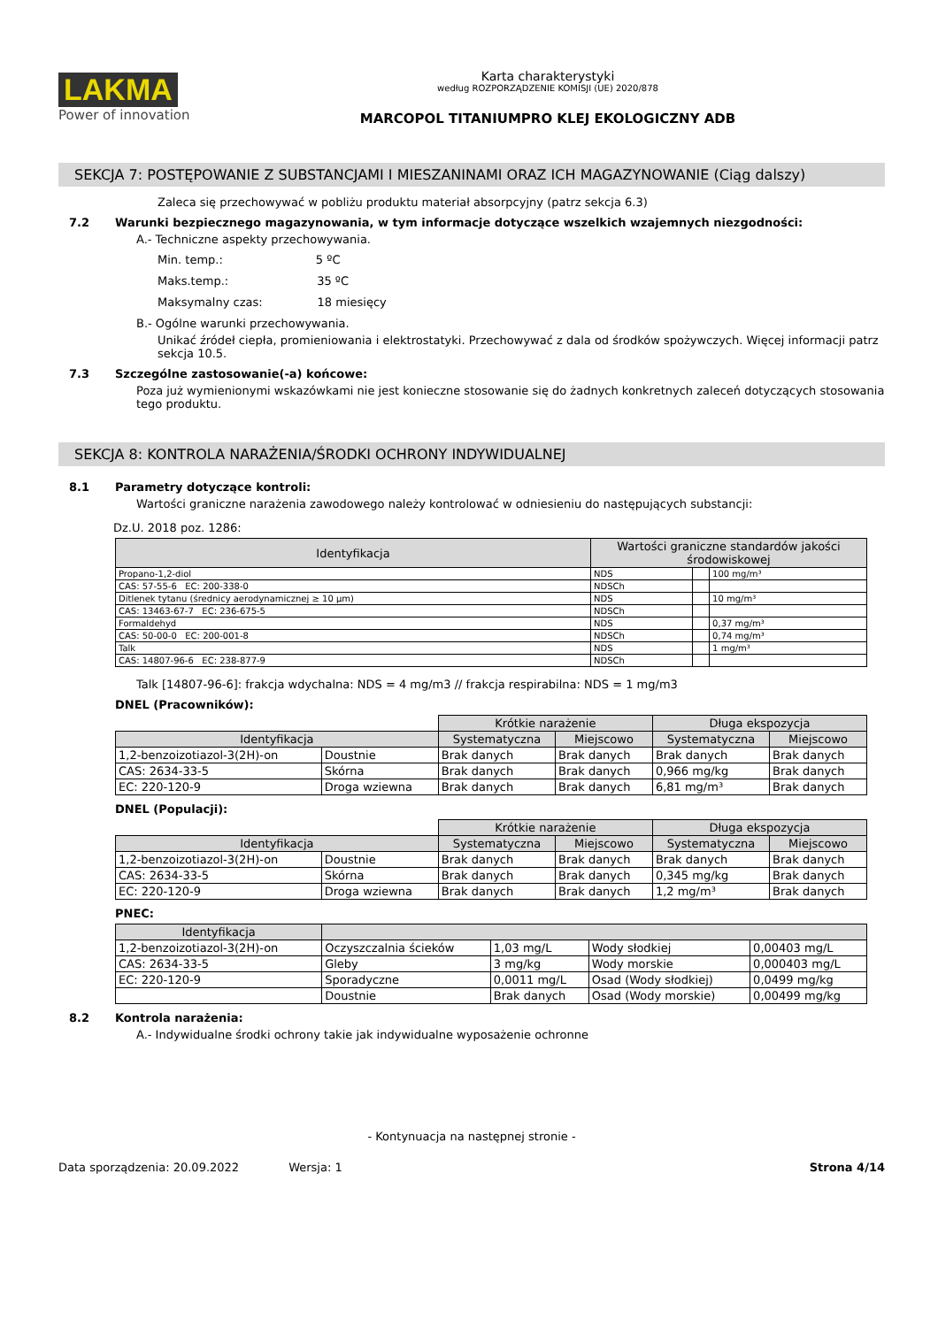LAKMA
Power of innovation
Karta charakterystyki
według ROZPORZĄDZENIE KOMISJI (UE) 2020/878
MARCOPOL TITANIUMPRO KLEJ EKOLOGICZNY ADB
SEKCJA 7: POSTĘPOWANIE Z SUBSTANCJAMI I MIESZANINAMI ORAZ ICH MAGAZYNOWANIE (Ciąg dalszy)
Zaleca się przechowywać w pobliżu produktu materiał absorpcyjny (patrz sekcja 6.3)
7.2 Warunki bezpiecznego magazynowania, w tym informacje dotyczące wszelkich wzajemnych niezgodności:
A.- Techniczne aspekty przechowywania.
Min. temp.: 5 ºC
Maks.temp.: 35 ºC
Maksymalny czas: 18 miesięcy
B.- Ogólne warunki przechowywania.
Unikać źródeł ciepła, promieniowania i elektrostatyki. Przechowywać z dala od środków spożywczych. Więcej informacji patrz sekcja 10.5.
7.3 Szczególne zastosowanie(-a) końcowe:
Poza już wymienionymi wskazówkami nie jest konieczne stosowanie się do żadnych konkretnych zaleceń dotyczących stosowania tego produktu.
SEKCJA 8: KONTROLA NARAŻENIA/ŚRODKI OCHRONY INDYWIDUALNEJ
8.1 Parametry dotyczące kontroli:
Wartości graniczne narażenia zawodowego należy kontrolować w odniesieniu do następujących substancji:
Dz.U. 2018 poz. 1286:
| Identyfikacja | Wartości graniczne standardów jakości środowiskowej | | |
| --- | --- | --- | --- |
| Propano-1,2-diol | NDS | | 100 mg/m³ |
| CAS: 57-55-6 EC: 200-338-0 | NDSCh | | |
| Ditlenek tytanu (średnicy aerodynamicznej ≥ 10 µm) | NDS | | 10 mg/m³ |
| CAS: 13463-67-7 EC: 236-675-5 | NDSCh | | |
| Formaldehyd | NDS | | 0,37 mg/m³ |
| CAS: 50-00-0 EC: 200-001-8 | NDSCh | | 0,74 mg/m³ |
| Talk | NDS | | 1 mg/m³ |
| CAS: 14807-96-6 EC: 238-877-9 | NDSCh | | |
Talk [14807-96-6]: frakcja wdychalna: NDS = 4 mg/m3 // frakcja respirabilna: NDS = 1 mg/m3
DNEL (Pracowników):
| | | Krótkie narażenie | | Długa ekspozycja | |
| Identyfikacja | | Systematyczna | Miejscowo | Systematyczna | Miejscowo |
| 1,2-benzoizotiazol-3(2H)-on | Doustnie | Brak danych | Brak danych | Brak danych | Brak danych |
| CAS: 2634-33-5 | Skórna | Brak danych | Brak danych | 0,966 mg/kg | Brak danych |
| EC: 220-120-9 | Droga wziewna | Brak danych | Brak danych | 6,81 mg/m³ | Brak danych |
DNEL (Populacji):
| | | Krótkie narażenie | | Długa ekspozycja | |
| Identyfikacja | | Systematyczna | Miejscowo | Systematyczna | Miejscowo |
| 1,2-benzoizotiazol-3(2H)-on | Doustnie | Brak danych | Brak danych | Brak danych | Brak danych |
| CAS: 2634-33-5 | Skórna | Brak danych | Brak danych | 0,345 mg/kg | Brak danych |
| EC: 220-120-9 | Droga wziewna | Brak danych | Brak danych | 1,2 mg/m³ | Brak danych |
PNEC:
| Identyfikacja | | | | |
| --- | --- | --- | --- | --- |
| 1,2-benzoizotiazol-3(2H)-on | Oczyszczalnia ścieków | 1,03 mg/L | Wody słodkiej | 0,00403 mg/L |
| CAS: 2634-33-5 | Gleby | 3 mg/kg | Wody morskie | 0,000403 mg/L |
| EC: 220-120-9 | Sporadyczne | 0,0011 mg/L | Osad (Wody słodkiej) | 0,0499 mg/kg |
| | Doustnie | Brak danych | Osad (Wody morskie) | 0,00499 mg/kg |
8.2 Kontrola narażenia:
A.- Indywidualne środki ochrony takie jak indywidualne wyposażenie ochronne
- Kontynuacja na następnej stronie -
Data sporządzenia: 20.09.2022 Wersja: 1 Strona 4/14